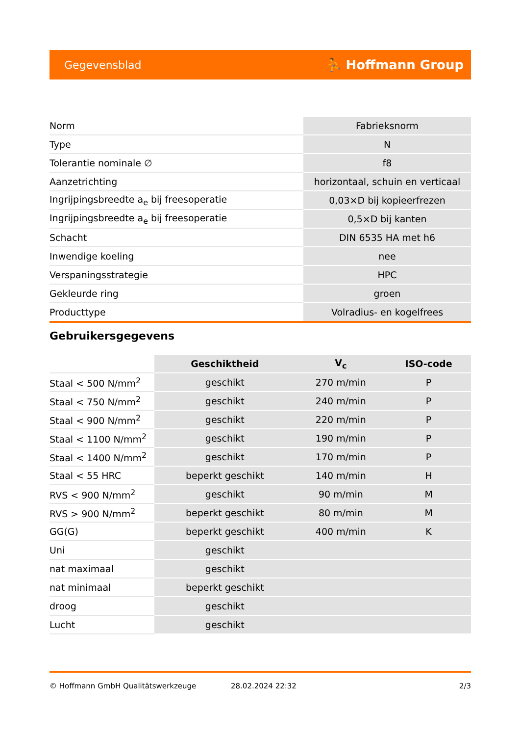Gegevensblad ⛹ Hoffmann Group
| Norm | Fabrieksnorm |
| Type | N |
| Tolerantie nominale ∅ | f8 |
| Aanzetrichting | horizontaal, schuin en verticaal |
| Ingrijpingsbreedte a<sub>e</sub> bij freesoperatie | 0,03×D bij kopieerfrezen |
| Ingrijpingsbreedte a<sub>e</sub> bij freesoperatie | 0,5×D bij kanten |
| Schacht | DIN 6535 HA met h6 |
| Inwendige koeling | nee |
| Verspaningsstrategie | HPC |
| Gekleurde ring | groen |
| Producttype | Volradius- en kogelfrees |
Gebruikersgegevens
| | Geschiktheid | V<sub>c</sub> | ISO-code |
| Staal < 500 N/mm<sup>2</sup> | geschikt | 270 m/min | P |
| Staal < 750 N/mm<sup>2</sup> | geschikt | 240 m/min | P |
| Staal < 900 N/mm<sup>2</sup> | geschikt | 220 m/min | P |
| Staal < 1100 N/mm<sup>2</sup> | geschikt | 190 m/min | P |
| Staal < 1400 N/mm<sup>2</sup> | geschikt | 170 m/min | P |
| Staal < 55 HRC | beperkt geschikt | 140 m/min | H |
| RVS < 900 N/mm<sup>2</sup> | geschikt | 90 m/min | M |
| RVS > 900 N/mm<sup>2</sup> | beperkt geschikt | 80 m/min | M |
| GG(G) | beperkt geschikt | 400 m/min | K |
| Uni | geschikt | | |
| nat maximaal | geschikt | | |
| nat minimaal | beperkt geschikt | | |
| droog | geschikt | | |
| Lucht | geschikt | | |
© Hoffmann GmbH Qualitätswerkzeuge 28.02.2024 22:32 2/3